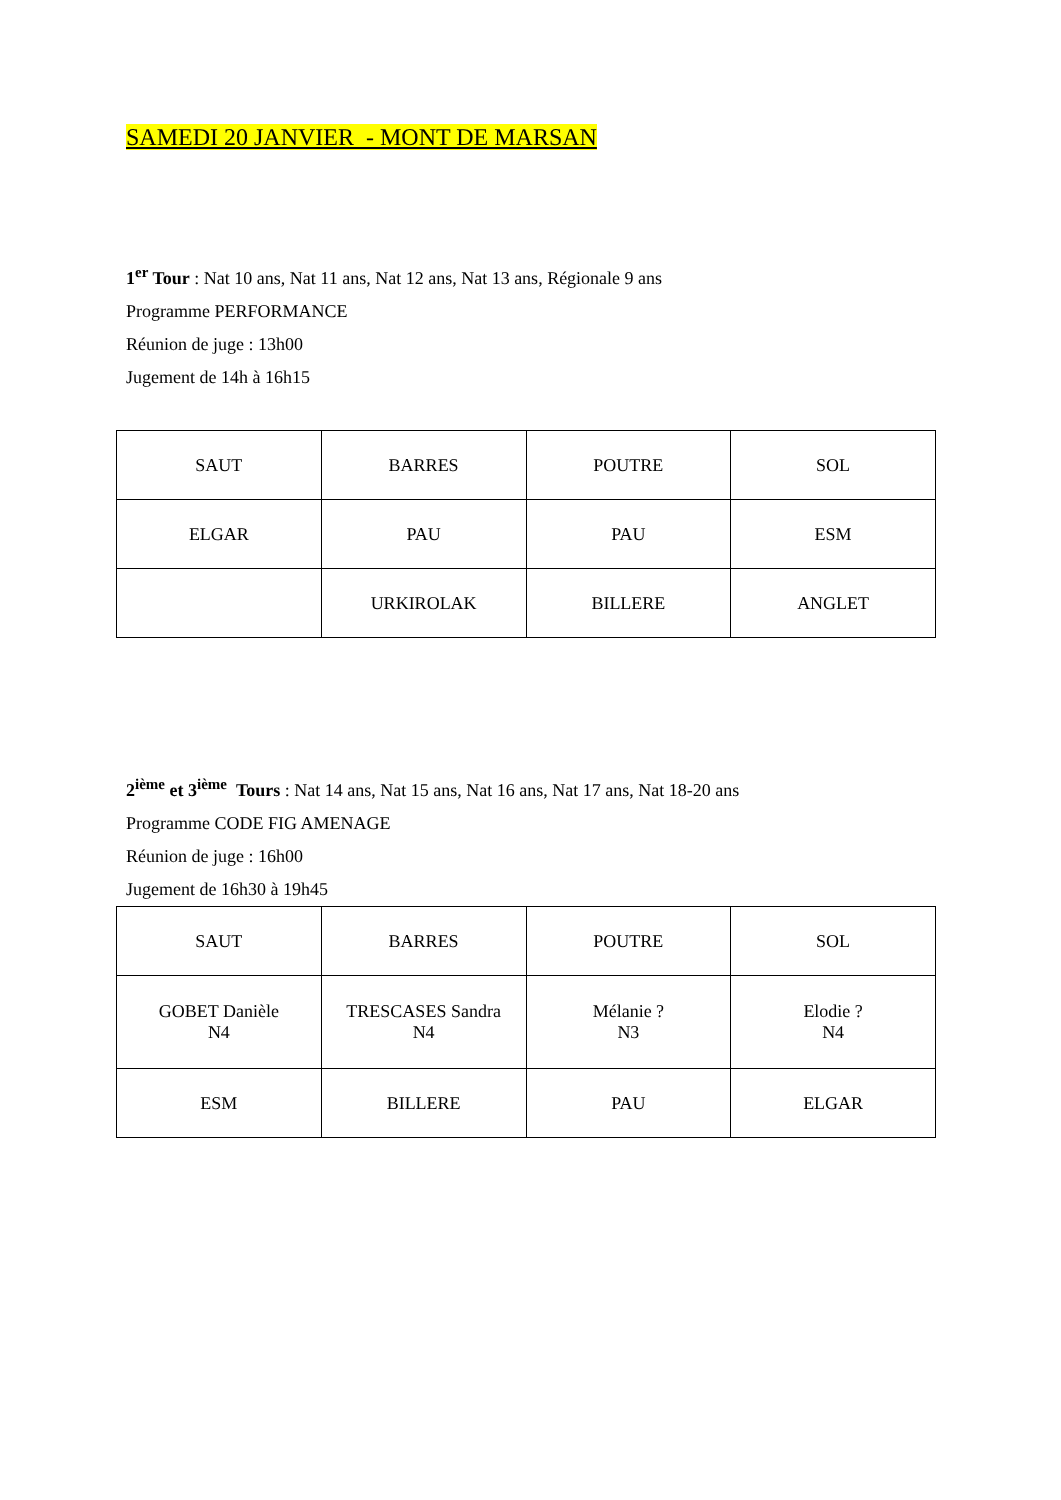SAMEDI 20 JANVIER - MONT DE MARSAN
1<sup>er</sup> Tour : Nat 10 ans, Nat 11 ans, Nat 12 ans, Nat 13 ans, Régionale 9 ans
Programme PERFORMANCE
Réunion de juge : 13h00
Jugement de 14h à 16h15
| SAUT | BARRES | POUTRE | SOL |
| ELGAR | PAU | PAU | ESM |
| | URKIROLAK | BILLERE | ANGLET |
2<sup>ième</sup> et 3<sup>ième</sup> Tours : Nat 14 ans, Nat 15 ans, Nat 16 ans, Nat 17 ans, Nat 18-20 ans
Programme CODE FIG AMENAGE
Réunion de juge : 16h00
Jugement de 16h30 à 19h45
| SAUT | BARRES | POUTRE | SOL |
| GOBET Danièle N4 | TRESCASES Sandra N4 | Mélanie ? N3 | Elodie ? N4 |
| ESM | BILLERE | PAU | ELGAR |